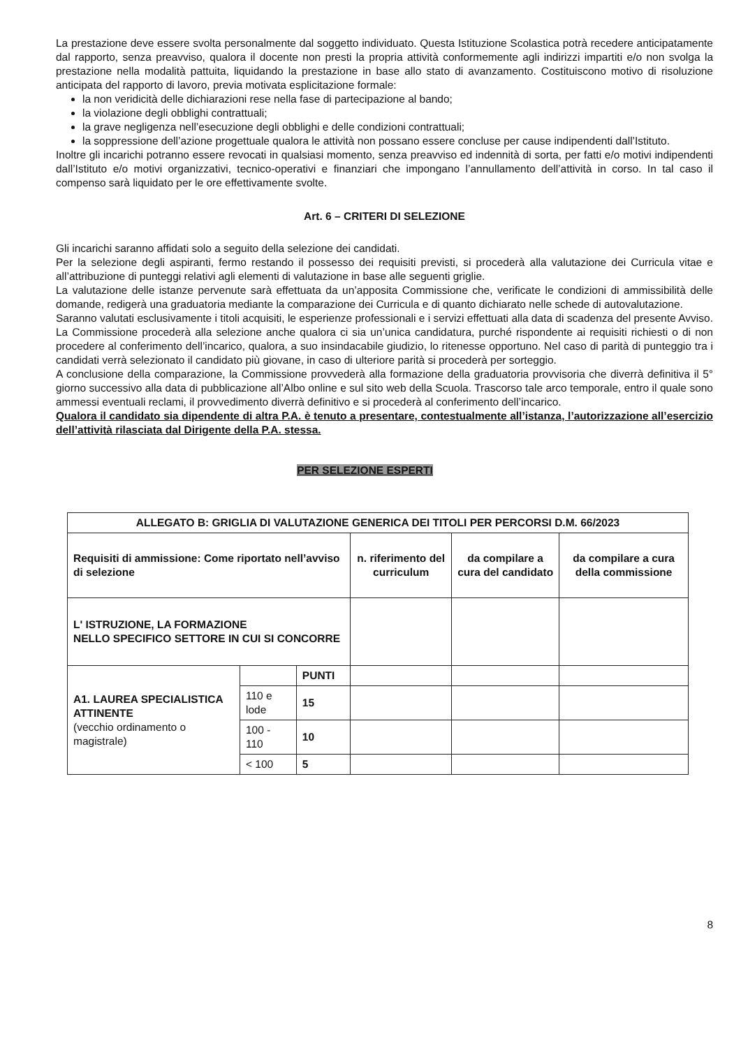La prestazione deve essere svolta personalmente dal soggetto individuato. Questa Istituzione Scolastica potrà recedere anticipatamente dal rapporto, senza preavviso, qualora il docente non presti la propria attività conformemente agli indirizzi impartiti e/o non svolga la prestazione nella modalità pattuita, liquidando la prestazione in base allo stato di avanzamento. Costituiscono motivo di risoluzione anticipata del rapporto di lavoro, previa motivata esplicitazione formale:
la non veridicità delle dichiarazioni rese nella fase di partecipazione al bando;
la violazione degli obblighi contrattuali;
la grave negligenza nell’esecuzione degli obblighi e delle condizioni contrattuali;
la soppressione dell’azione progettuale qualora le attività non possano essere concluse per cause indipendenti dall’Istituto.
Inoltre gli incarichi potranno essere revocati in qualsiasi momento, senza preavviso ed indennità di sorta, per fatti e/o motivi indipendenti dall’Istituto e/o motivi organizzativi, tecnico-operativi e finanziari che impongano l’annullamento dell’attività in corso. In tal caso il compenso sarà liquidato per le ore effettivamente svolte.
Art. 6 – CRITERI DI SELEZIONE
Gli incarichi saranno affidati solo a seguito della selezione dei candidati.
Per la selezione degli aspiranti, fermo restando il possesso dei requisiti previsti, si procederà alla valutazione dei Curricula vitae e all’attribuzione di punteggi relativi agli elementi di valutazione in base alle seguenti griglie.
La valutazione delle istanze pervenute sarà effettuata da un’apposita Commissione che, verificate le condizioni di ammissibilità delle domande, redigerà una graduatoria mediante la comparazione dei Curricula e di quanto dichiarato nelle schede di autovalutazione.
Saranno valutati esclusivamente i titoli acquisiti, le esperienze professionali e i servizi effettuati alla data di scadenza del presente Avviso. La Commissione procederà alla selezione anche qualora ci sia un’unica candidatura, purché rispondente ai requisiti richiesti o di non procedere al conferimento dell’incarico, qualora, a suo insindacabile giudizio, lo ritenesse opportuno. Nel caso di parità di punteggio tra i candidati verrà selezionato il candidato più giovane, in caso di ulteriore parità si procederà per sorteggio.
A conclusione della comparazione, la Commissione provvederà alla formazione della graduatoria provvisoria che diverrà definitiva il 5° giorno successivo alla data di pubblicazione all’Albo online e sul sito web della Scuola. Trascorso tale arco temporale, entro il quale sono ammessi eventuali reclami, il provvedimento diverrà definitivo e si procederà al conferimento dell’incarico.
Qualora il candidato sia dipendente di altra P.A. è tenuto a presentare, contestualmente all’istanza, l’autorizzazione all’esercizio dell’attività rilasciata dal Dirigente della P.A. stessa.
PER SELEZIONE ESPERTI
| ALLEGATO B: GRIGLIA DI VALUTAZIONE GENERICA DEI TITOLI PER PERCORSI D.M. 66/2023 | | | | | |
| --- | --- | --- | --- | --- | --- |
| Requisiti di ammissione: Come riportato nell’avviso di selezione | | | n. riferimento del curriculum | da compilare a cura del candidato | da compilare a cura della commissione |
| L' ISTRUZIONE, LA FORMAZIONE NELLO SPECIFICO SETTORE IN CUI SI CONCORRE | | | | | |
| A1. LAUREA SPECIALISTICA ATTINENTE (vecchio ordinamento o magistrale) | | PUNTI | | | |
| | 110 e lode | 15 | | | |
| | 100 - 110 | 10 | | | |
| | < 100 | 5 | | | |
8